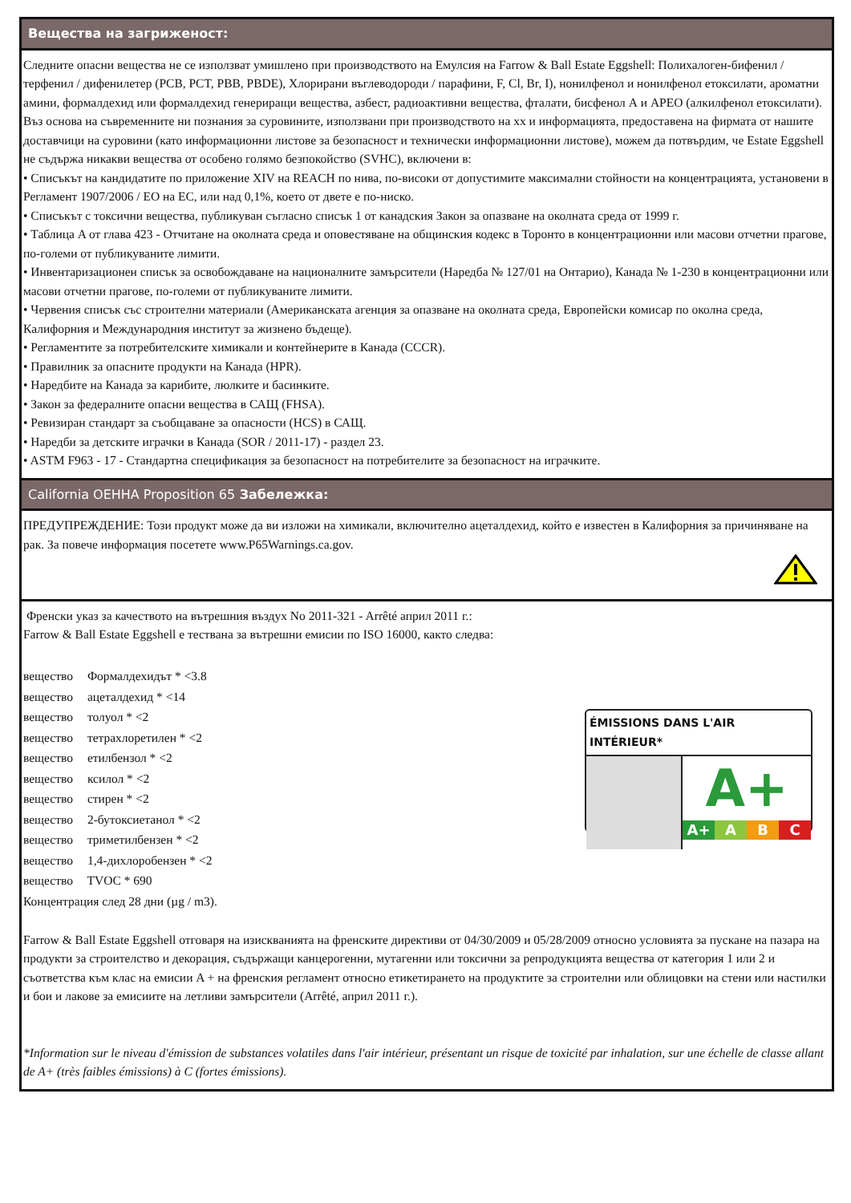Вещества на загриженост:
Следните опасни вещества не се използват умишлено при производството на Емулсия на Farrow & Ball Estate Eggshell: Полихалоген-бифенил / терфенил / дифенилетер (PCB, PCT, PBB, PBDE), Хлорирани въглеводороди / парафини, F, Cl, Br, I), нонилфенол и нонилфенол етоксилати, ароматни амини, формалдехид или формалдехид генериращи вещества, азбест, радиоактивни вещества, фталати, бисфенол А и APEO (алкилфенол етоксилати). Въз основа на съвременните ни познания за суровините, използвани при производството на xx и информацията, предоставена на фирмата от нашите доставчици на суровини (като информационни листове за безопасност и технически информационни листове), можем да потвърдим, че Estate Eggshell не съдържа никакви вещества от особено голямо безпокойство (SVHC), включени в:
• Списъкът на кандидатите по приложение XIV на REACH по нива, по-високи от допустимите максимални стойности на концентрацията, установени в Регламент 1907/2006 / ЕО на ЕС, или над 0,1%, което от двете е по-ниско.
• Списъкът с токсични вещества, публикуван съгласно списък 1 от канадския Закон за опазване на околната среда от 1999 г.
• Таблица A от глава 423 - Отчитане на околната среда и оповестяване на общинския кодекс в Торонто в концентрационни или масови отчетни прагове, по-големи от публикуваните лимити.
• Инвентаризационен списък за освобождаване на националните замърсители (Наредба № 127/01 на Онтарио), Канада № 1-230 в концентрационни или масови отчетни прагове, по-големи от публикуваните лимити.
• Червения списък със строителни материали (Американската агенция за опазване на околната среда, Европейски комисар по околна среда, Калифорния и Международния институт за жизнено бъдеще).
• Регламентите за потребителските химикали и контейнерите в Канада (CCCR).
• Правилник за опасните продукти на Канада (HPR).
• Наредбите на Канада за карибите, люлките и басинките.
• Закон за федералните опасни вещества в САЩ (FHSA).
• Ревизиран стандарт за съобщаване за опасности (HCS) в САЩ.
• Наредби за детските играчки в Канада (SOR / 2011-17) - раздел 23.
• ASTM F963 - 17 - Стандартна спецификация за безопасност на потребителите за безопасност на играчките.
California OEHHA Proposition 65 Забележка:
ПРЕДУПРЕЖДЕНИЕ: Този продукт може да ви изложи на химикали, включително ацеталдехид, който е известен в Калифорния за причиняване на рак. За повече информация посетете www.P65Warnings.ca.gov.
Френски указ за качеството на вътрешния въздух No 2011-321 - Arrêté април 2011 г.:
Farrow & Ball Estate Eggshell е тествана за вътрешни емисии по ISO 16000, както следва:
вещество Формалдехидът * <3.8
вещество ацеталдехид * <14
вещество толуол * <2
вещество тетрахлоретилен * <2
вещество етилбензол * <2
вещество ксилол * <2
вещество стирен * <2
вещество 2-бутоксиетанол * <2
вещество триметилбензен * <2
вещество 1,4-дихлоробензен * <2
вещество TVOC * 690
Концентрация след 28 дни (µg / m3).
ÉMISSIONS DANS L'AIR INTÉRIEUR*
A+
A+ A B C
Farrow & Ball Estate Eggshell отговаря на изискванията на френските директиви от 04/30/2009 и 05/28/2009 относно условията за пускане на пазара на продукти за строителство и декорация, съдържащи канцерогенни, мутагенни или токсични за репродукцията вещества от категория 1 или 2 и съответства към клас на емисии A + на френския регламент относно етикетирането на продуктите за строителни или облицовки на стени или настилки и бои и лакове за емисиите на летливи замърсители (Arrêté, април 2011 г.).
*Information sur le niveau d'émission de substances volatiles dans l'air intérieur, présentant un risque de toxicité par inhalation, sur une échelle de classe allant de A+ (très faibles émissions) à C (fortes émissions).